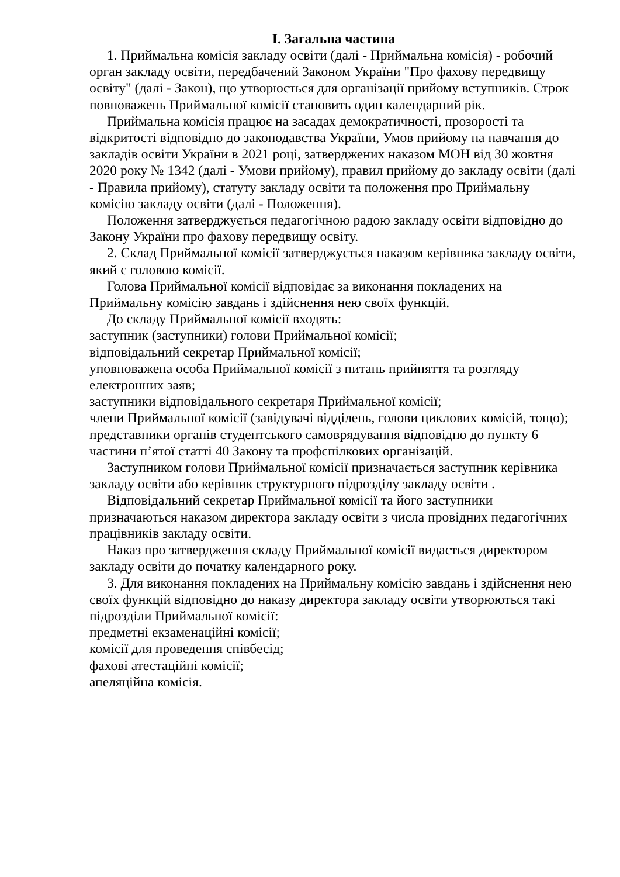І. Загальна частина
1. Приймальна комісія закладу освіти (далі - Приймальна комісія) - робочий орган закладу освіти, передбачений Законом України "Про фахову передвищу освіту" (далі - Закон), що утворюється для організації прийому вступників. Строк повноважень Приймальної комісії становить один календарний рік.
Приймальна комісія працює на засадах демократичності, прозорості та відкритості відповідно до законодавства України, Умов прийому на навчання до закладів освіти України в 2021 році, затверджених наказом МОН від 30 жовтня 2020 року № 1342 (далі - Умови прийому), правил прийому до закладу освіти (далі - Правила прийому), статуту закладу освіти та положення про Приймальну комісію закладу освіти (далі - Положення).
Положення затверджується педагогічною радою закладу освіти відповідно до Закону України про фахову передвищу освіту.
2. Склад Приймальної комісії затверджується наказом керівника закладу освіти, який є головою комісії.
Голова Приймальної комісії відповідає за виконання покладених на Приймальну комісію завдань і здійснення нею своїх функцій.
До складу Приймальної комісії входять:
заступник (заступники) голови Приймальної комісії;
відповідальний секретар Приймальної комісії;
уповноважена особа Приймальної комісії з питань прийняття та розгляду електронних заяв;
заступники відповідального секретаря Приймальної комісії;
члени Приймальної комісії (завідувачі відділень, голови циклових комісій, тощо);
представники органів студентського самоврядування відповідно до пункту 6 частини п’ятої статті 40 Закону та профспілкових організацій.
Заступником голови Приймальної комісії призначається заступник керівника закладу освіти або керівник структурного підрозділу закладу освіти .
Відповідальний секретар Приймальної комісії та його заступники призначаються наказом директора закладу освіти з числа провідних педагогічних працівників закладу освіти.
Наказ про затвердження складу Приймальної комісії видається директором закладу освіти до початку календарного року.
3. Для виконання покладених на Приймальну комісію завдань і здійснення нею своїх функцій відповідно до наказу директора закладу освіти утворюються такі підрозділи Приймальної комісії:
предметні екзаменаційні комісії;
комісії для проведення співбесід;
фахові атестаційні комісії;
апеляційна комісія.